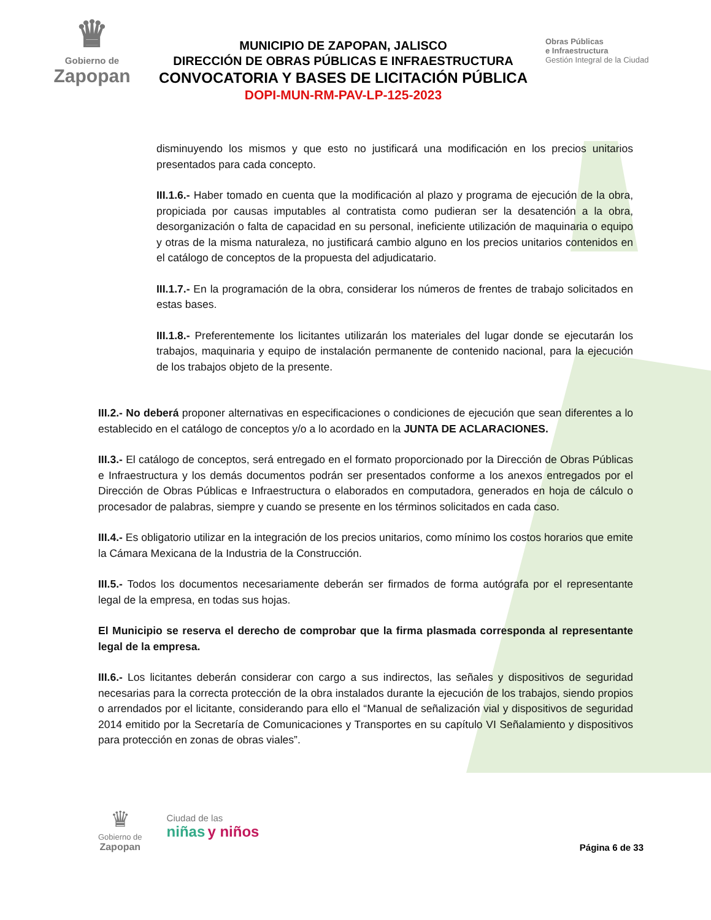♛
Gobierno de
Zapopan
MUNICIPIO DE ZAPOPAN, JALISCO
DIRECCIÓN DE OBRAS PÚBLICAS E INFRAESTRUCTURA
CONVOCATORIA Y BASES DE LICITACIÓN PÚBLICA
DOPI-MUN-RM-PAV-LP-125-2023
Obras Públicas
e Infraestructura
Gestión Integral de la Ciudad
disminuyendo los mismos y que esto no justificará una modificación en los precios unitarios presentados para cada concepto.
III.1.6.- Haber tomado en cuenta que la modificación al plazo y programa de ejecución de la obra, propiciada por causas imputables al contratista como pudieran ser la desatención a la obra, desorganización o falta de capacidad en su personal, ineficiente utilización de maquinaria o equipo y otras de la misma naturaleza, no justificará cambio alguno en los precios unitarios contenidos en el catálogo de conceptos de la propuesta del adjudicatario.
III.1.7.- En la programación de la obra, considerar los números de frentes de trabajo solicitados en estas bases.
III.1.8.- Preferentemente los licitantes utilizarán los materiales del lugar donde se ejecutarán los trabajos, maquinaria y equipo de instalación permanente de contenido nacional, para la ejecución de los trabajos objeto de la presente.
III.2.- No deberá proponer alternativas en especificaciones o condiciones de ejecución que sean diferentes a lo establecido en el catálogo de conceptos y/o a lo acordado en la JUNTA DE ACLARACIONES.
III.3.- El catálogo de conceptos, será entregado en el formato proporcionado por la Dirección de Obras Públicas e Infraestructura y los demás documentos podrán ser presentados conforme a los anexos entregados por el Dirección de Obras Públicas e Infraestructura o elaborados en computadora, generados en hoja de cálculo o procesador de palabras, siempre y cuando se presente en los términos solicitados en cada caso.
III.4.- Es obligatorio utilizar en la integración de los precios unitarios, como mínimo los costos horarios que emite la Cámara Mexicana de la Industria de la Construcción.
III.5.- Todos los documentos necesariamente deberán ser firmados de forma autógrafa por el representante legal de la empresa, en todas sus hojas.
El Municipio se reserva el derecho de comprobar que la firma plasmada corresponda al representante legal de la empresa.
III.6.- Los licitantes deberán considerar con cargo a sus indirectos, las señales y dispositivos de seguridad necesarias para la correcta protección de la obra instalados durante la ejecución de los trabajos, siendo propios o arrendados por el licitante, considerando para ello el “Manual de señalización vial y dispositivos de seguridad 2014 emitido por la Secretaría de Comunicaciones y Transportes en su capítulo VI Señalamiento y dispositivos para protección en zonas de obras viales”.
♛
Gobierno de
Zapopan
Ciudad de las
niñas y niños
Página 6 de 33